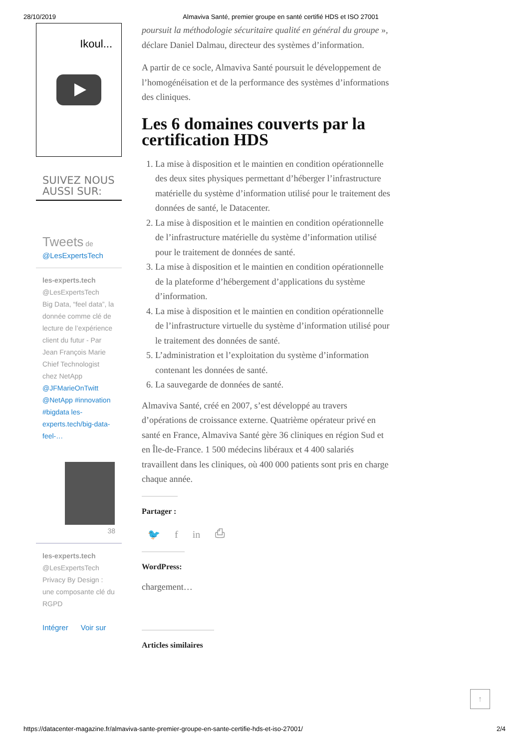28/10/2019 Almaviva Santé, premier groupe en santé certifié HDS et ISO 27001
Ikoul...
SUIVEZ NOUS
AUSSI SUR:
Tweets de
@LesExpertsTech
les-experts.tech
@LesExpertsTech
Big Data, “feel data”, la donnée comme clé de lecture de l’expérience client du futur - Par Jean François Marie Chief Technologist chez NetApp @JFMarieOnTwitt @NetApp #innovation #bigdata les-experts.tech/big-data-feel-…
38
les-experts.tech
@LesExpertsTech
Privacy By Design : une composante clé du RGPD
Intégrer Voir sur
poursuit la méthodologie sécuritaire qualité en général du groupe », déclare Daniel Dalmau, directeur des systèmes d’information.
A partir de ce socle, Almaviva Santé poursuit le développement de l’homogénéisation et de la performance des systèmes d’informations des cliniques.
Les 6 domaines couverts par la certification HDS
1. La mise à disposition et le maintien en condition opérationnelle des deux sites physiques permettant d’héberger l’infrastructure matérielle du système d’information utilisé pour le traitement des données de santé, le Datacenter.
2. La mise à disposition et le maintien en condition opérationnelle de l’infrastructure matérielle du système d’information utilisé pour le traitement de données de santé.
3. La mise à disposition et le maintien en condition opérationnelle de la plateforme d’hébergement d’applications du système d’information.
4. La mise à disposition et le maintien en condition opérationnelle de l’infrastructure virtuelle du système d’information utilisé pour le traitement des données de santé.
5. L’administration et l’exploitation du système d’information contenant les données de santé.
6. La sauvegarde de données de santé.
Almaviva Santé, créé en 2007, s’est développé au travers d’opérations de croissance externe. Quatrième opérateur privé en santé en France, Almaviva Santé gère 36 cliniques en région Sud et en Île-de-France. 1 500 médecins libéraux et 4 400 salariés travaillent dans les cliniques, où 400 000 patients sont pris en charge chaque année.
Partager :
🐦 f in ⎙
WordPress:
chargement…
Articles similaires
↑
https://datacenter-magazine.fr/almaviva-sante-premier-groupe-en-sante-certifie-hds-et-iso-27001/ 2/4